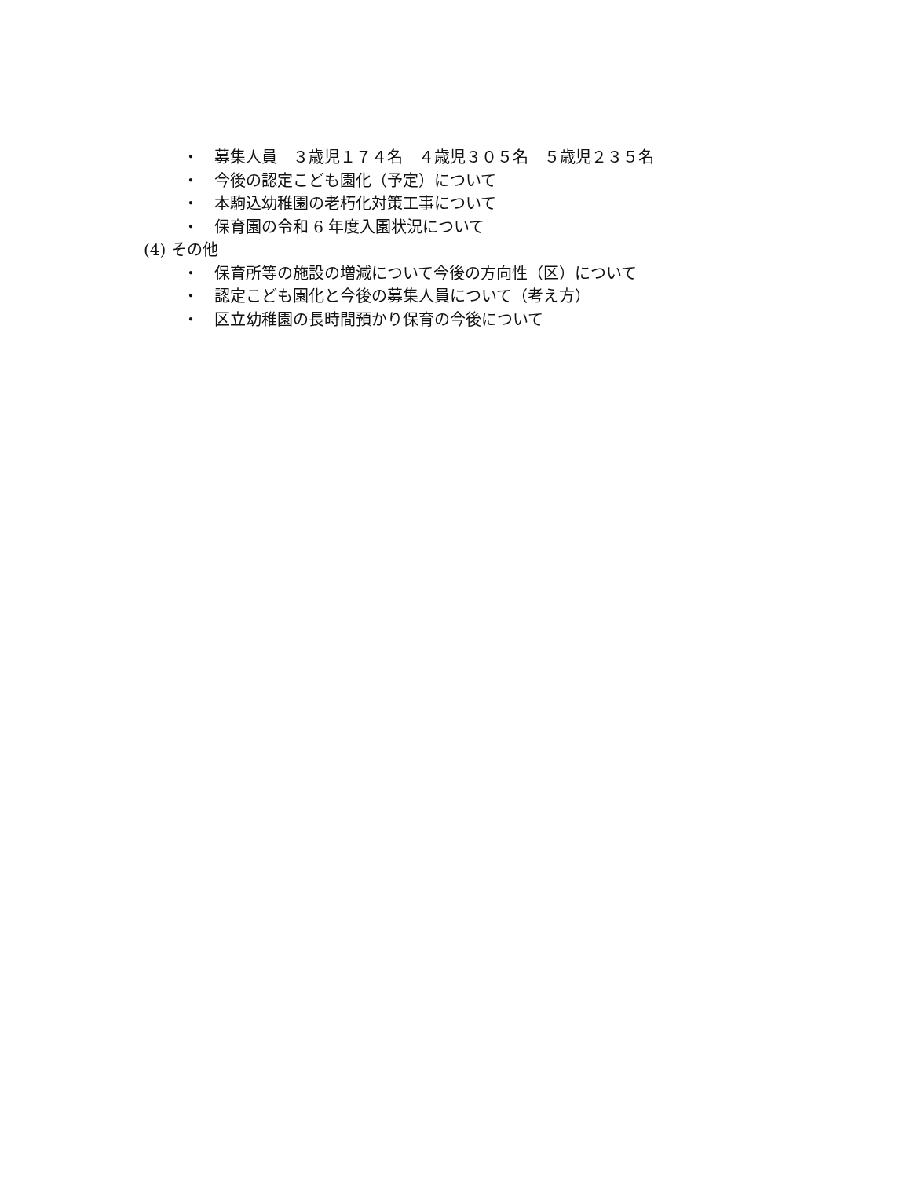・ 募集人員　３歳児１７４名　４歳児３０５名　５歳児２３５名
・ 今後の認定こども園化（予定）について
・ 本駒込幼稚園の老朽化対策工事について
・ 保育園の令和 6 年度入園状況について
(4) その他
・ 保育所等の施設の増減について今後の方向性（区）について
・ 認定こども園化と今後の募集人員について（考え方）
・ 区立幼稚園の長時間預かり保育の今後について